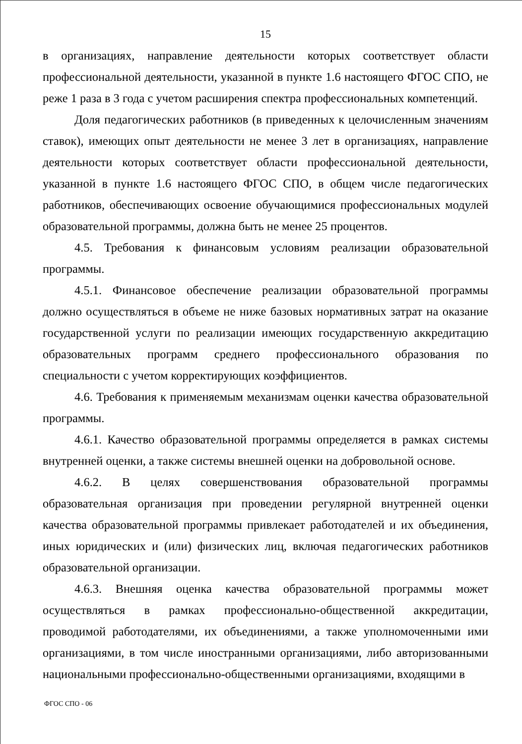15
в организациях, направление деятельности которых соответствует области профессиональной деятельности, указанной в пункте 1.6 настоящего ФГОС СПО, не реже 1 раза в 3 года с учетом расширения спектра профессиональных компетенций.
Доля педагогических работников (в приведенных к целочисленным значениям ставок), имеющих опыт деятельности не менее 3 лет в организациях, направление деятельности которых соответствует области профессиональной деятельности, указанной в пункте 1.6 настоящего ФГОС СПО, в общем числе педагогических работников, обеспечивающих освоение обучающимися профессиональных модулей образовательной программы, должна быть не менее 25 процентов.
4.5. Требования к финансовым условиям реализации образовательной программы.
4.5.1. Финансовое обеспечение реализации образовательной программы должно осуществляться в объеме не ниже базовых нормативных затрат на оказание государственной услуги по реализации имеющих государственную аккредитацию образовательных программ среднего профессионального образования по специальности с учетом корректирующих коэффициентов.
4.6. Требования к применяемым механизмам оценки качества образовательной программы.
4.6.1. Качество образовательной программы определяется в рамках системы внутренней оценки, а также системы внешней оценки на добровольной основе.
4.6.2. В целях совершенствования образовательной программы образовательная организация при проведении регулярной внутренней оценки качества образовательной программы привлекает работодателей и их объединения, иных юридических и (или) физических лиц, включая педагогических работников образовательной организации.
4.6.3. Внешняя оценка качества образовательной программы может осуществляться в рамках профессионально-общественной аккредитации, проводимой работодателями, их объединениями, а также уполномоченными ими организациями, в том числе иностранными организациями, либо авторизованными национальными профессионально-общественными организациями, входящими в
ФГОС СПО - 06